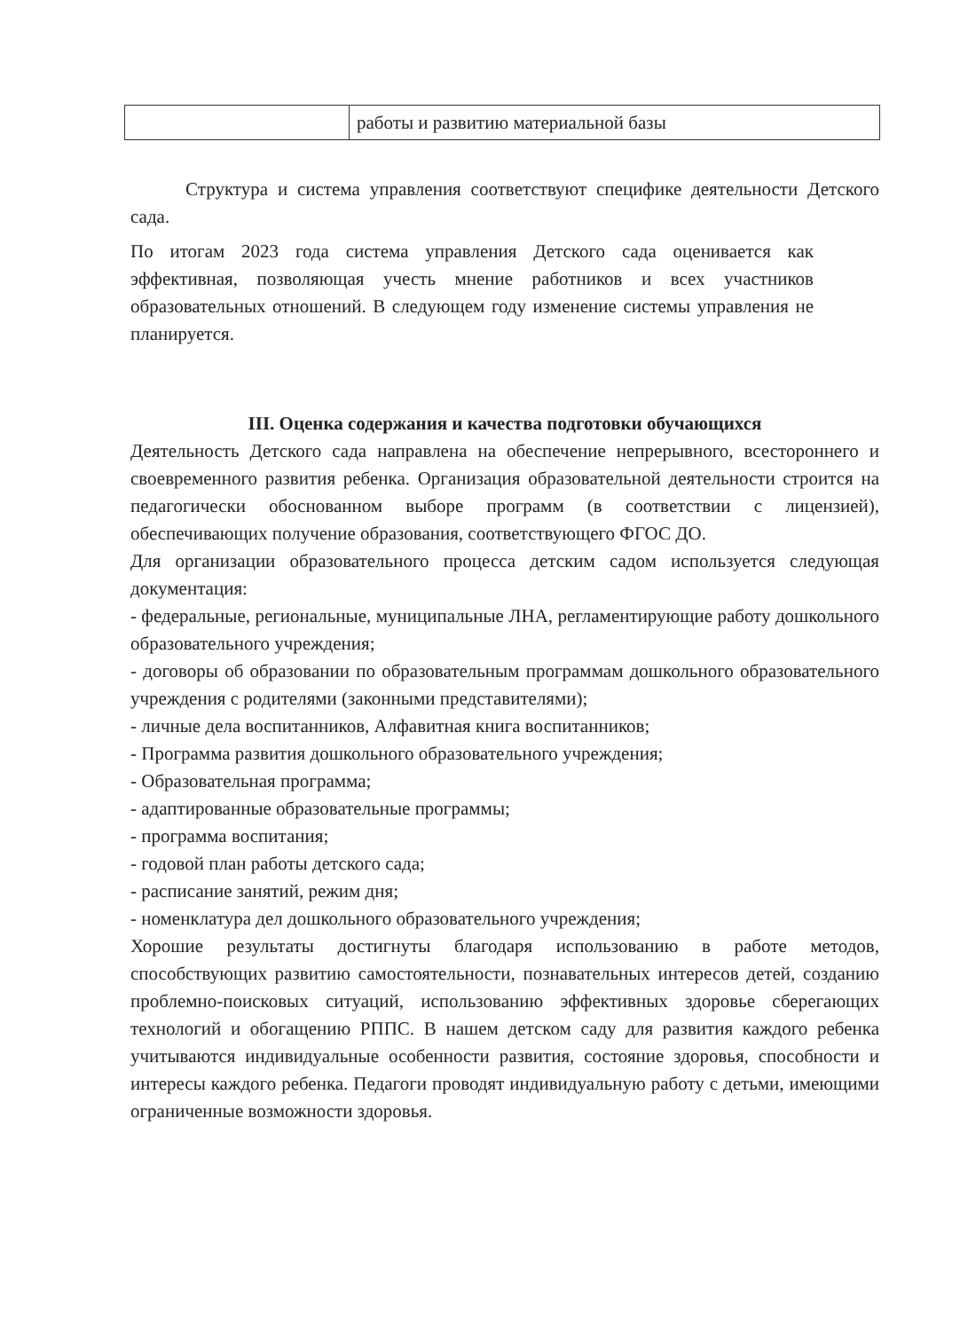| | работы и развитию материальной базы |
Структура и система управления соответствуют специфике деятельности Детского сада.
По итогам 2023 года система управления Детского сада оценивается как эффективная, позволяющая учесть мнение работников и всех участников образовательных отношений. В следующем году изменение системы управления не планируется.
III. Оценка содержания и качества подготовки обучающихся
Деятельность Детского сада направлена на обеспечение непрерывного, всестороннего и своевременного развития ребенка. Организация образовательной деятельности строится на педагогически обоснованном выборе программ (в соответствии с лицензией), обеспечивающих получение образования, соответствующего ФГОС ДО.
Для организации образовательного процесса детским садом используется следующая документация:
- федеральные, региональные, муниципальные ЛНА, регламентирующие работу дошкольного образовательного учреждения;
- договоры об образовании по образовательным программам дошкольного образовательного учреждения с родителями (законными представителями);
- личные дела воспитанников, Алфавитная книга воспитанников;
- Программа развития дошкольного образовательного учреждения;
- Образовательная программа;
- адаптированные образовательные программы;
- программа воспитания;
- годовой план работы детского сада;
- расписание занятий, режим дня;
- номенклатура дел дошкольного образовательного учреждения;
Хорошие результаты достигнуты благодаря использованию в работе методов, способствующих развитию самостоятельности, познавательных интересов детей, созданию проблемно-поисковых ситуаций, использованию эффективных здоровье сберегающих технологий и обогащению РППС. В нашем детском саду для развития каждого ребенка учитываются индивидуальные особенности развития, состояние здоровья, способности и интересы каждого ребенка. Педагоги проводят индивидуальную работу с детьми, имеющими ограниченные возможности здоровья.